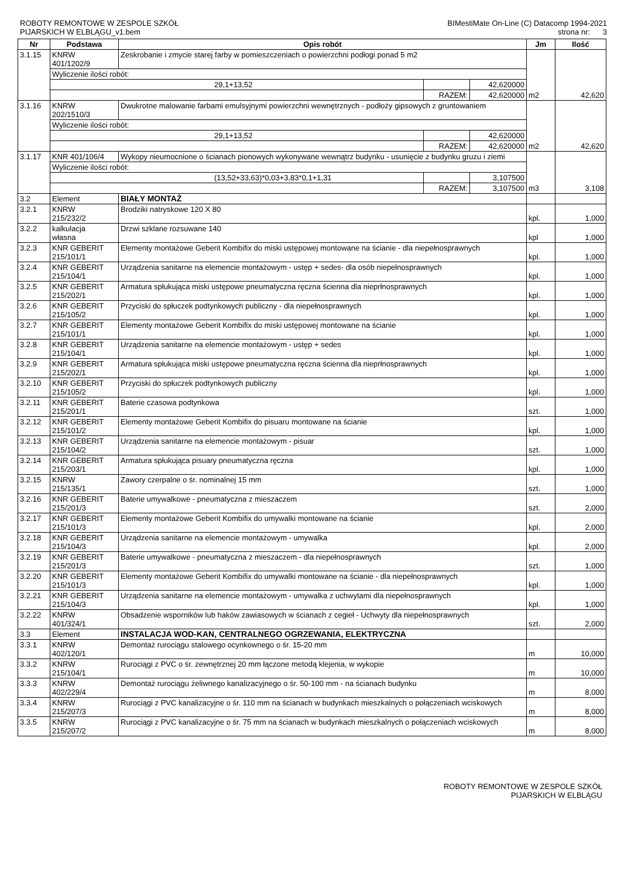ROBOTY REMONTOWE W ZESPOLE SZKÓŁ
PIJARSKICH W ELBLĄGU_v1.bem
BIMestiMate On-Line (C) Datacomp 1994-2021
strona nr: 3
| Nr | Podstawa | Opis robót | | | Jm | Ilość |
| --- | --- | --- | --- | --- | --- | --- |
| 3.1.15 | KNRW 401/1202/9 | Zeskrobanie i zmycie starej farby w pomieszczeniach o powierzchni podłogi ponad 5 m2 | | | m2 | 42,620 |
| | Wyliczenie ilości robót: | | | | | |
| | 29,1+13,52 | | | 42,620000 | | |
| | | | RAZEM: | 42,620000 | | |
| 3.1.16 | KNRW 202/1510/3 | Dwukrotne malowanie farbami emulsyjnymi powierzchni wewnętrznych - podłoży gipsowych z gruntowaniem | | | m2 | 42,620 |
| | Wyliczenie ilości robót: | | | | | |
| | 29,1+13,52 | | | 42,620000 | | |
| | | | RAZEM: | 42,620000 | | |
| 3.1.17 | KNR 401/106/4 | Wykopy nieumocnione o ścianach pionowych wykonywane wewnątrz budynku - usunięcie z budynku gruzu i ziemi | | | m3 | 3,108 |
| | Wyliczenie ilości robót: | | | | | |
| | (13,52+33,63)*0,03+3,83*0,1+1,31 | | | 3,107500 | | |
| | | | RAZEM: | 3,107500 | | |
| 3.2 | Element | BIAŁY MONTAŻ | | | | |
| 3.2.1 | KNRW 215/232/2 | Brodziki natryskowe 120 X 80 | | | kpl. | 1,000 |
| 3.2.2 | kalkulacja własna | Drzwi szklane rozsuwane 140 | | | kpl | 1,000 |
| 3.2.3 | KNR GEBERIT 215/101/1 | Elementy montażowe Geberit Kombifix do miski ustępowej montowane na ścianie - dla niepełnosprawnych | | | kpl. | 1,000 |
| 3.2.4 | KNR GEBERIT 215/104/1 | Urządzenia sanitarne na elemencie montażowym - ustęp + sedes- dla osób niepełnosprawnych | | | kpl. | 1,000 |
| 3.2.5 | KNR GEBERIT 215/202/1 | Armatura spłukująca miski ustępowe pneumatyczna ręczna ścienna dla nieprłnosprawnych | | | kpl. | 1,000 |
| 3.2.6 | KNR GEBERIT 215/105/2 | Przyciski do spłuczek podtynkowych publiczny - dla niepełnosprawnych | | | kpl. | 1,000 |
| 3.2.7 | KNR GEBERIT 215/101/1 | Elementy montażowe Geberit Kombifix do miski ustępowej montowane na ścianie | | | kpl. | 1,000 |
| 3.2.8 | KNR GEBERIT 215/104/1 | Urządzenia sanitarne na elemencie montażowym - ustęp + sedes | | | kpl. | 1,000 |
| 3.2.9 | KNR GEBERIT 215/202/1 | Armatura spłukująca miski ustępowe pneumatyczna ręczna ścienna dla nieprłnosprawnych | | | kpl. | 1,000 |
| 3.2.10 | KNR GEBERIT 215/105/2 | Przyciski do spłuczek podtynkowych publiczny | | | kpl. | 1,000 |
| 3.2.11 | KNR GEBERIT 215/201/1 | Baterie czasowa podtynkowa | | | szt. | 1,000 |
| 3.2.12 | KNR GEBERIT 215/101/2 | Elementy montażowe Geberit Kombifix do pisuaru montowane na ścianie | | | kpl. | 1,000 |
| 3.2.13 | KNR GEBERIT 215/104/2 | Urządzenia sanitarne na elemencie montażowym - pisuar | | | szt. | 1,000 |
| 3.2.14 | KNR GEBERIT 215/203/1 | Armatura spłukująca pisuary pneumatyczna ręczna | | | kpl. | 1,000 |
| 3.2.15 | KNRW 215/135/1 | Zawory czerpalne o śr. nominalnej 15 mm | | | szt. | 1,000 |
| 3.2.16 | KNR GEBERIT 215/201/3 | Baterie umywalkowe - pneumatyczna z mieszaczem | | | szt. | 2,000 |
| 3.2.17 | KNR GEBERIT 215/101/3 | Elementy montażowe Geberit Kombifix do umywalki montowane na ścianie | | | kpl. | 2,000 |
| 3.2.18 | KNR GEBERIT 215/104/3 | Urządzenia sanitarne na elemencie montażowym - umywalka | | | kpl. | 2,000 |
| 3.2.19 | KNR GEBERIT 215/201/3 | Baterie umywalkowe - pneumatyczna z mieszaczem - dla niepełnosprawnych | | | szt. | 1,000 |
| 3.2.20 | KNR GEBERIT 215/101/3 | Elementy montażowe Geberit Kombifix do umywalki montowane na ścianie - dla niepełnosprawnych | | | kpl. | 1,000 |
| 3.2.21 | KNR GEBERIT 215/104/3 | Urządzenia sanitarne na elemencie montażowym - umywalka z uchwytami dla niepełnosprawnych | | | kpl. | 1,000 |
| 3.2.22 | KNRW 401/324/1 | Obsadzenie wsporników lub haków zawiasowych w ścianach z cegieł - Uchwyty dla niepełnosprawnych | | | szt. | 2,000 |
| 3.3 | Element | INSTALACJA WOD-KAN, CENTRALNEGO OGRZEWANIA, ELEKTRYCZNA | | | | |
| 3.3.1 | KNRW 402/120/1 | Demontaż rurociągu stalowego ocynkownego o śr. 15-20 mm | | | m | 10,000 |
| 3.3.2 | KNRW 215/104/1 | Rurociągi z PVC o śr. zewnętrznej 20 mm łączone metodą klejenia, w wykopie | | | m | 10,000 |
| 3.3.3 | KNRW 402/229/4 | Demontaż rurociągu żeliwnego kanalizacyjnego o śr. 50-100 mm - na ścianach budynku | | | m | 8,000 |
| 3.3.4 | KNRW 215/207/3 | Rurociągi z PVC kanalizacyjne o śr. 110 mm na ścianach w budynkach mieszkalnych o połączeniach wciskowych | | | m | 8,000 |
| 3.3.5 | KNRW 215/207/2 | Rurociągi z PVC kanalizacyjne o śr. 75 mm na ścianach w budynkach mieszkalnych o połączeniach wciskowych | | | m | 8,000 |
ROBOTY REMONTOWE W ZESPOLE SZKÓŁ
PIJARSKICH W ELBLĄGU